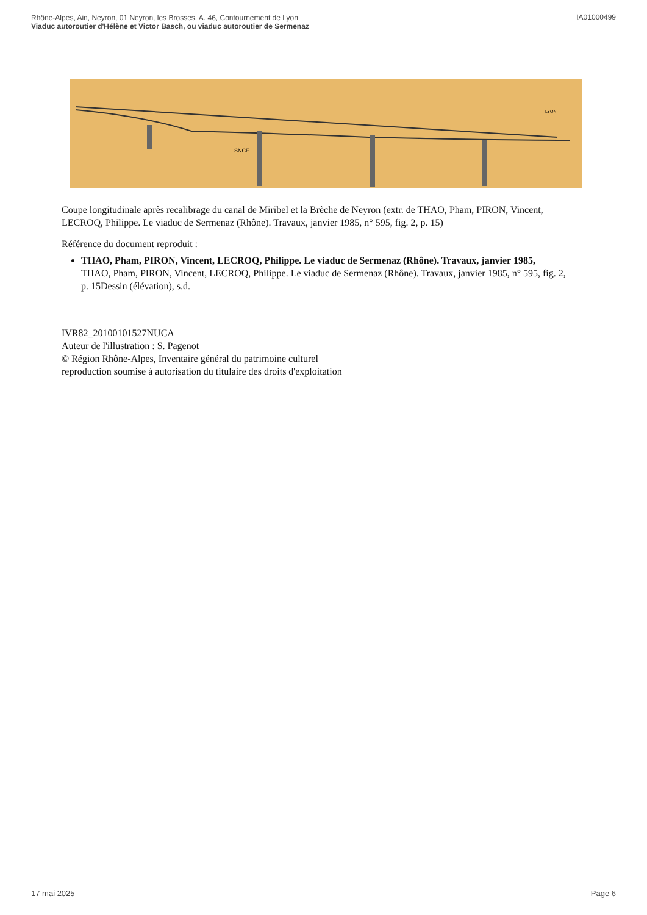Rhône-Alpes, Ain, Neyron, 01 Neyron, les Brosses, A. 46, Contournement de Lyon
Viaduc autoroutier d'Hélène et Victor Basch, ou viaduc autoroutier de Sermenaz
IA01000499
SNCF
LYON
Coupe longitudinale après recalibrage du canal de Miribel et la Brèche de Neyron (extr. de THAO, Pham, PIRON, Vincent, LECROQ, Philippe. Le viaduc de Sermenaz (Rhône). Travaux, janvier 1985, n° 595, fig. 2, p. 15)
Référence du document reproduit :
THAO, Pham, PIRON, Vincent, LECROQ, Philippe. Le viaduc de Sermenaz (Rhône). Travaux, janvier 1985,
THAO, Pham, PIRON, Vincent, LECROQ, Philippe. Le viaduc de Sermenaz (Rhône). Travaux, janvier 1985, n° 595, fig. 2, p. 15Dessin (élévation), s.d.
IVR82_20100101527NUCA
Auteur de l'illustration : S. Pagenot
© Région Rhône-Alpes, Inventaire général du patrimoine culturel
reproduction soumise à autorisation du titulaire des droits d'exploitation
17 mai 2025 Page 6